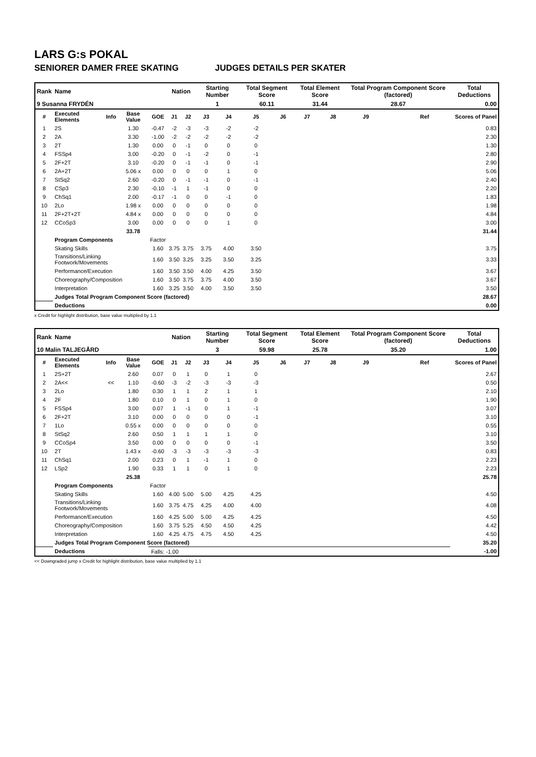LARS G:s POKAL
SENIORER DAMER FREE SKATING JUDGES DETAILS PER SKATER
| Rank | Name | | | | Nation | | Starting Number | | Total Segment Score | | Total Element Score | | Total Program Component Score (factored) | | | Total Deductions |
| --- | --- | --- | --- | --- | --- | --- | --- | --- | --- | --- | --- | --- | --- | --- | --- | --- |
| 9 Susanna FRYDÉN | | | | | | | 1 | | 60.11 | | 31.44 | | 28.67 | | | 0.00 |
| # | Executed Elements | Info | Base Value | GOE | J1 | J2 | J3 | J4 | J5 | J6 | J7 | J8 | J9 | | Ref | Scores of Panel |
| 1 | 2S | | 1.30 | -0.47 | -2 | -3 | -3 | -2 | -2 | | | | | | | 0.83 |
| 2 | 2A | | 3.30 | -1.00 | -2 | -2 | -2 | -2 | -2 | | | | | | | 2.30 |
| 3 | 2T | | 1.30 | 0.00 | 0 | -1 | 0 | 0 | 0 | | | | | | | 1.30 |
| 4 | FSSp4 | | 3.00 | -0.20 | 0 | -1 | -2 | 0 | -1 | | | | | | | 2.80 |
| 5 | 2F+2T | | 3.10 | -0.20 | 0 | -1 | -1 | 0 | -1 | | | | | | | 2.90 |
| 6 | 2A+2T | | 5.06 x | 0.00 | 0 | 0 | 0 | 1 | 0 | | | | | | | 5.06 |
| 7 | StSq2 | | 2.60 | -0.20 | 0 | -1 | -1 | 0 | -1 | | | | | | | 2.40 |
| 8 | CSp3 | | 2.30 | -0.10 | -1 | 1 | -1 | 0 | 0 | | | | | | | 2.20 |
| 9 | ChSq1 | | 2.00 | -0.17 | -1 | 0 | 0 | -1 | 0 | | | | | | | 1.83 |
| 10 | 2Lo | | 1.98 x | 0.00 | 0 | 0 | 0 | 0 | 0 | | | | | | | 1.98 |
| 11 | 2F+2T+2T | | 4.84 x | 0.00 | 0 | 0 | 0 | 0 | 0 | | | | | | | 4.84 |
| 12 | CCoSp3 | | 3.00 | 0.00 | 0 | 0 | 0 | 1 | 0 | | | | | | | 3.00 |
| | | | 33.78 | | | | | | | | | | | | | 31.44 |
| | Program Components | | | Factor | | | | | | | | | | | | |
| | Skating Skills | | | 1.60 | 3.75 | 3.75 | 3.75 | 4.00 | 3.50 | | | | | | | 3.75 |
| | Transitions/Linking Footwork/Movements | | | 1.60 | 3.50 | 3.25 | 3.25 | 3.50 | 3.25 | | | | | | | 3.33 |
| | Performance/Execution | | | 1.60 | 3.50 | 3.50 | 4.00 | 4.25 | 3.50 | | | | | | | 3.67 |
| | Choreography/Composition | | | 1.60 | 3.50 | 3.75 | 3.75 | 4.00 | 3.50 | | | | | | | 3.67 |
| | Interpretation | | | 1.60 | 3.25 | 3.50 | 4.00 | 3.50 | 3.50 | | | | | | | 3.50 |
| | Judges Total Program Component Score (factored) | | | | | | | | | | | | | | | 28.67 |
| | Deductions | | | | | | | | | | | | | | | 0.00 |
x Credit for highlight distribution, base value multiplied by 1.1
| Rank | Name | | | | Nation | | Starting Number | | Total Segment Score | | Total Element Score | | Total Program Component Score (factored) | | | Total Deductions |
| --- | --- | --- | --- | --- | --- | --- | --- | --- | --- | --- | --- | --- | --- | --- | --- | --- |
| 10 Malin TALJEGÅRD | | | | | | | 3 | | 59.98 | | 25.78 | | 35.20 | | | 1.00 |
| # | Executed Elements | Info | Base Value | GOE | J1 | J2 | J3 | J4 | J5 | J6 | J7 | J8 | J9 | | Ref | Scores of Panel |
| 1 | 2S+2T | | 2.60 | 0.07 | 0 | 1 | 0 | 1 | 0 | | | | | | | 2.67 |
| 2 | 2A<< | << | 1.10 | -0.60 | -3 | -2 | -3 | -3 | -3 | | | | | | | 0.50 |
| 3 | 2Lo | | 1.80 | 0.30 | 1 | 1 | 2 | 1 | 1 | | | | | | | 2.10 |
| 4 | 2F | | 1.80 | 0.10 | 0 | 1 | 0 | 1 | 0 | | | | | | | 1.90 |
| 5 | FSSp4 | | 3.00 | 0.07 | 1 | -1 | 0 | 1 | -1 | | | | | | | 3.07 |
| 6 | 2F+2T | | 3.10 | 0.00 | 0 | 0 | 0 | 0 | -1 | | | | | | | 3.10 |
| 7 | 1Lo | | 0.55 x | 0.00 | 0 | 0 | 0 | 0 | 0 | | | | | | | 0.55 |
| 8 | StSq2 | | 2.60 | 0.50 | 1 | 1 | 1 | 1 | 0 | | | | | | | 3.10 |
| 9 | CCoSp4 | | 3.50 | 0.00 | 0 | 0 | 0 | 0 | -1 | | | | | | | 3.50 |
| 10 | 2T | | 1.43 x | -0.60 | -3 | -3 | -3 | -3 | -3 | | | | | | | 0.83 |
| 11 | ChSq1 | | 2.00 | 0.23 | 0 | 1 | -1 | 1 | 0 | | | | | | | 2.23 |
| 12 | LSp2 | | 1.90 | 0.33 | 1 | 1 | 0 | 1 | 0 | | | | | | | 2.23 |
| | | | 25.38 | | | | | | | | | | | | | 25.78 |
| | Program Components | | | Factor | | | | | | | | | | | | |
| | Skating Skills | | | 1.60 | 4.00 | 5.00 | 5.00 | 4.25 | 4.25 | | | | | | | 4.50 |
| | Transitions/Linking Footwork/Movements | | | 1.60 | 3.75 | 4.75 | 4.25 | 4.00 | 4.00 | | | | | | | 4.08 |
| | Performance/Execution | | | 1.60 | 4.25 | 5.00 | 5.00 | 4.25 | 4.25 | | | | | | | 4.50 |
| | Choreography/Composition | | | 1.60 | 3.75 | 5.25 | 4.50 | 4.50 | 4.25 | | | | | | | 4.42 |
| | Interpretation | | | 1.60 | 4.25 | 4.75 | 4.75 | 4.50 | 4.25 | | | | | | | 4.50 |
| | Judges Total Program Component Score (factored) | | | | | | | | | | | | | | | 35.20 |
| | Deductions | | | Falls: -1.00 | | | | | | | | | | | | -1.00 |
<< Downgraded jump x Credit for highlight distribution, base value multiplied by 1.1